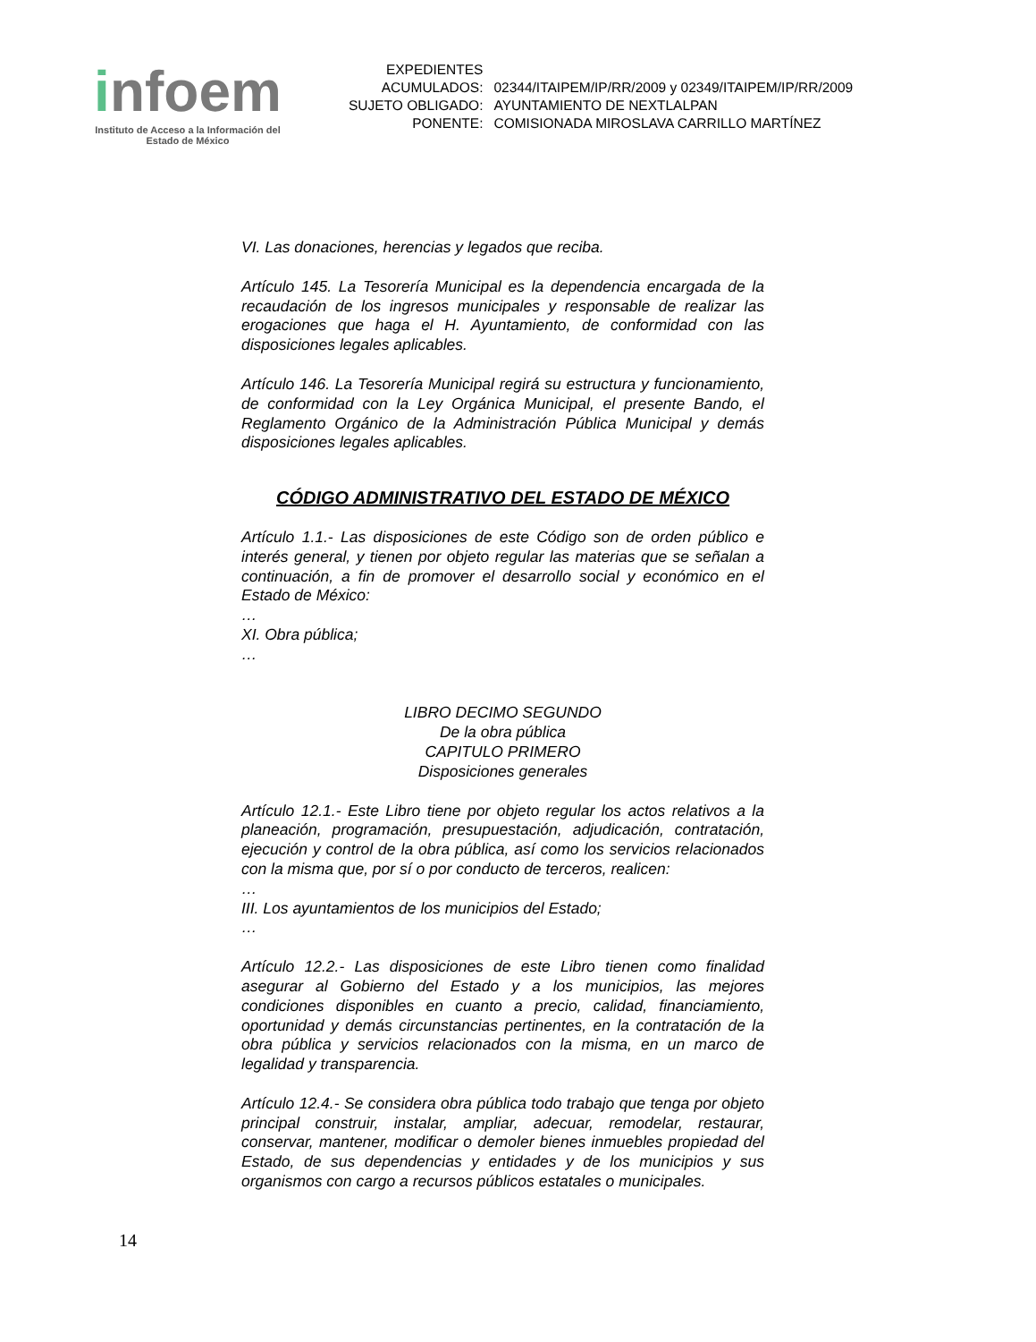infoem
Instituto de Acceso a la Información del
Estado de México
| EXPEDIENTES ACUMULADOS: | 02344/ITAIPEM/IP/RR/2009 y 02349/ITAIPEM/IP/RR/2009 |
| SUJETO OBLIGADO: | AYUNTAMIENTO DE NEXTLALPAN |
| PONENTE: | COMISIONADA MIROSLAVA CARRILLO MARTÍNEZ |
VI. Las donaciones, herencias y legados que reciba.
Artículo 145. La Tesorería Municipal es la dependencia encargada de la recaudación de los ingresos municipales y responsable de realizar las erogaciones que haga el H. Ayuntamiento, de conformidad con las disposiciones legales aplicables.
Artículo 146. La Tesorería Municipal regirá su estructura y funcionamiento, de conformidad con la Ley Orgánica Municipal, el presente Bando, el Reglamento Orgánico de la Administración Pública Municipal y demás disposiciones legales aplicables.
CÓDIGO ADMINISTRATIVO DEL ESTADO DE MÉXICO
Artículo 1.1.- Las disposiciones de este Código son de orden público e interés general, y tienen por objeto regular las materias que se señalan a continuación, a fin de promover el desarrollo social y económico en el Estado de México:
…
XI. Obra pública;
…
LIBRO DECIMO SEGUNDO
De la obra pública
CAPITULO PRIMERO
Disposiciones generales
Artículo 12.1.- Este Libro tiene por objeto regular los actos relativos a la planeación, programación, presupuestación, adjudicación, contratación, ejecución y control de la obra pública, así como los servicios relacionados con la misma que, por sí o por conducto de terceros, realicen:
…
III. Los ayuntamientos de los municipios del Estado;
…
Artículo 12.2.- Las disposiciones de este Libro tienen como finalidad asegurar al Gobierno del Estado y a los municipios, las mejores condiciones disponibles en cuanto a precio, calidad, financiamiento, oportunidad y demás circunstancias pertinentes, en la contratación de la obra pública y servicios relacionados con la misma, en un marco de legalidad y transparencia.
Artículo 12.4.- Se considera obra pública todo trabajo que tenga por objeto principal construir, instalar, ampliar, adecuar, remodelar, restaurar, conservar, mantener, modificar o demoler bienes inmuebles propiedad del Estado, de sus dependencias y entidades y de los municipios y sus organismos con cargo a recursos públicos estatales o municipales.
14